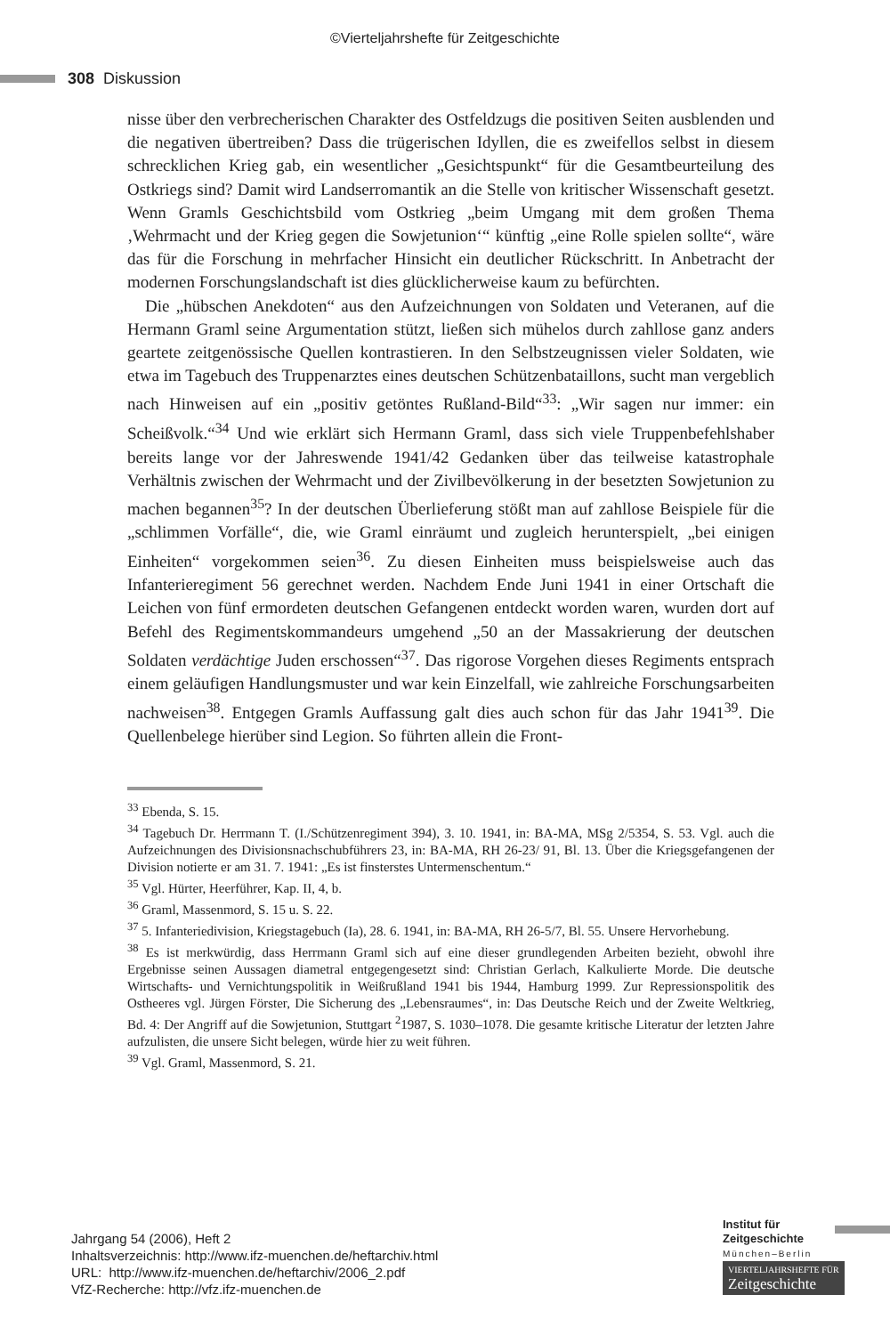©Vierteljahrshefte für Zeitgeschichte
308 Diskussion
nisse über den verbrecherischen Charakter des Ostfeldzugs die positiven Seiten ausblenden und die negativen übertreiben? Dass die trügerischen Idyllen, die es zweifellos selbst in diesem schrecklichen Krieg gab, ein wesentlicher „Gesichts­punkt“ für die Gesamtbeurteilung des Ostkriegs sind? Damit wird Landserroman­tik an die Stelle von kritischer Wissenschaft gesetzt. Wenn Gramls Geschichtsbild vom Ostkrieg „beim Umgang mit dem großen Thema ‚Wehrmacht und der Krieg gegen die Sowjetunion‘“ künftig „eine Rolle spielen sollte“, wäre das für die For­schung in mehrfacher Hinsicht ein deutlicher Rückschritt. In Anbetracht der modernen Forschungslandschaft ist dies glücklicherweise kaum zu befürchten.
Die „hübschen Anekdoten“ aus den Aufzeichnungen von Soldaten und Vetera­nen, auf die Hermann Graml seine Argumentation stützt, ließen sich mühelos durch zahllose ganz anders geartete zeitgenössische Quellen kontrastieren. In den Selbstzeugnissen vieler Soldaten, wie etwa im Tagebuch des Truppenarztes eines deutschen Schützenbataillons, sucht man vergeblich nach Hinweisen auf ein „posi­tiv getöntes Rußland-Bild“<sup>33</sup>: „Wir sagen nur immer: ein Scheißvolk.“<sup>34</sup> Und wie erklärt sich Hermann Graml, dass sich viele Truppenbefehlshaber bereits lange vor der Jahreswende 1941/42 Gedanken über das teilweise katastrophale Verhältnis zwischen der Wehrmacht und der Zivilbevölkerung in der besetzten Sowjetunion zu machen begannen<sup>35</sup>? In der deutschen Überlieferung stößt man auf zahllose Beispiele für die „schlimmen Vorfälle“, die, wie Graml einräumt und zugleich her­unterspielt, „bei einigen Einheiten“ vorgekommen seien<sup>36</sup>. Zu diesen Einheiten muss beispielsweise auch das Infanterieregiment 56 gerechnet werden. Nachdem Ende Juni 1941 in einer Ortschaft die Leichen von fünf ermordeten deutschen Gefangenen entdeckt worden waren, wurden dort auf Befehl des Regimentskom­mandeurs umgehend „50 an der Massakrierung der deutschen Soldaten verdächtige Juden erschossen“<sup>37</sup>. Das rigorose Vorgehen dieses Regiments entsprach einem geläufigen Handlungsmuster und war kein Einzelfall, wie zahlreiche Forschungsar­beiten nachweisen<sup>38</sup>. Entgegen Gramls Auffassung galt dies auch schon für das Jahr 1941<sup>39</sup>. Die Quellenbelege hierüber sind Legion. So führten allein die Front-
<sup>33</sup> Ebenda, S. 15.
<sup>34</sup> Tagebuch Dr. Herrmann T. (I./Schützenregiment 394), 3. 10. 1941, in: BA-MA, MSg 2/5354, S. 53. Vgl. auch die Aufzeichnungen des Divisionsnachschubführers 23, in: BA-MA, RH 26-23/ 91, Bl. 13. Über die Kriegsgefangenen der Division notierte er am 31. 7. 1941: „Es ist finsterstes Untermenschentum.“
<sup>35</sup> Vgl. Hürter, Heerführer, Kap. II, 4, b.
<sup>36</sup> Graml, Massenmord, S. 15 u. S. 22.
<sup>37</sup> 5. Infanteriedivision, Kriegstagebuch (Ia), 28. 6. 1941, in: BA-MA, RH 26-5/7, Bl. 55. Unsere Hervorhebung.
<sup>38</sup> Es ist merkwürdig, dass Herrmann Graml sich auf eine dieser grundlegenden Arbeiten bezieht, obwohl ihre Ergebnisse seinen Aussagen diametral entgegengesetzt sind: Christian Gerlach, Kalkulierte Morde. Die deutsche Wirtschafts- und Vernichtungspolitik in Weißrußland 1941 bis 1944, Hamburg 1999. Zur Repressionspolitik des Ostheeres vgl. Jürgen Förster, Die Sicherung des „Lebensraumes“, in: Das Deutsche Reich und der Zweite Weltkrieg, Bd. 4: Der Angriff auf die Sowjetunion, Stuttgart <sup>2</sup>1987, S. 1030–1078. Die gesamte kritische Literatur der letzten Jahre aufzulisten, die unsere Sicht belegen, würde hier zu weit führen.
<sup>39</sup> Vgl. Graml, Massenmord, S. 21.
Jahrgang 54 (2006), Heft 2
Inhaltsverzeichnis: http://www.ifz-muenchen.de/heftarchiv.html
URL: http://www.ifz-muenchen.de/heftarchiv/2006_2.pdf
VfZ-Recherche: http://vfz.ifz-muenchen.de
Institut für
Zeitgeschichte
München–Berlin
VIERTELJAHRSHEFTE FÜR
Zeitgeschichte